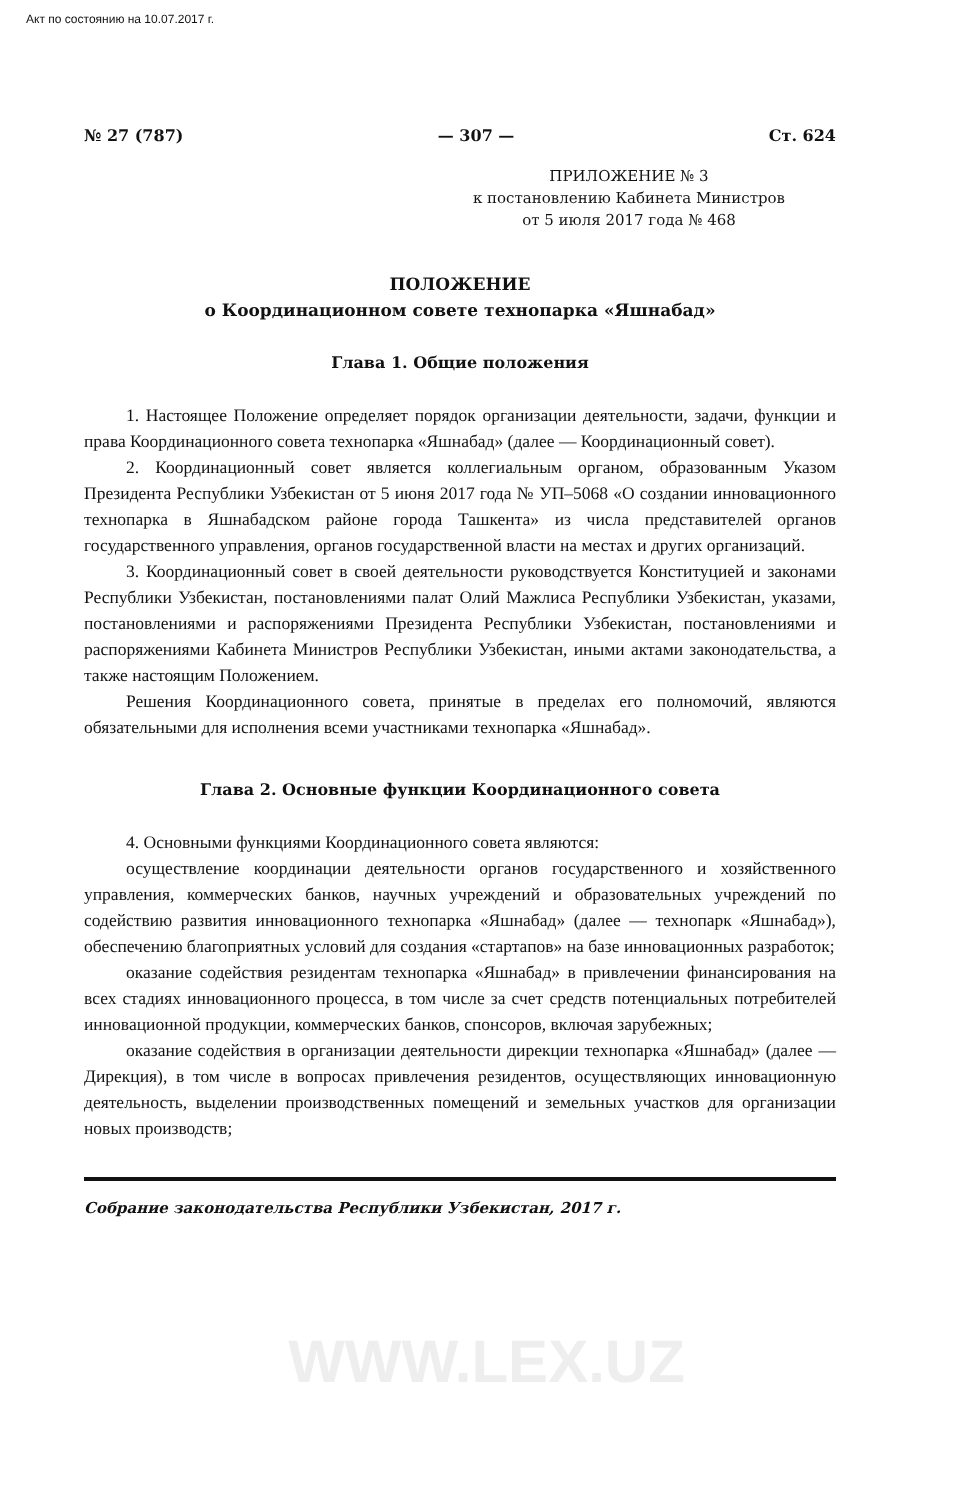Акт по состоянию на 10.07.2017 г.
№ 27 (787) — 307 — Ст. 624
ПРИЛОЖЕНИЕ № 3
к постановлению Кабинета Министров
от 5 июля 2017 года № 468
ПОЛОЖЕНИЕ
о Координационном совете технопарка «Яшнабад»
Глава 1. Общие положения
1. Настоящее Положение определяет порядок организации деятельности, задачи, функции и права Координационного совета технопарка «Яшнабад» (далее — Координационный совет).
2. Координационный совет является коллегиальным органом, образованным Указом Президента Республики Узбекистан от 5 июня 2017 года № УП–5068 «О создании инновационного технопарка в Яшнабадском районе города Ташкента» из числа представителей органов государственного управления, органов государственной власти на местах и других организаций.
3. Координационный совет в своей деятельности руководствуется Конституцией и законами Республики Узбекистан, постановлениями палат Олий Мажлиса Республики Узбекистан, указами, постановлениями и распоряжениями Президента Республики Узбекистан, постановлениями и распоряжениями Кабинета Министров Республики Узбекистан, иными актами законодательства, а также настоящим Положением.
Решения Координационного совета, принятые в пределах его полномочий, являются обязательными для исполнения всеми участниками технопарка «Яшнабад».
Глава 2. Основные функции Координационного совета
4. Основными функциями Координационного совета являются:
осуществление координации деятельности органов государственного и хозяйственного управления, коммерческих банков, научных учреждений и образовательных учреждений по содействию развития инновационного технопарка «Яшнабад» (далее — технопарк «Яшнабад»), обеспечению благоприятных условий для создания «стартапов» на базе инновационных разработок;
оказание содействия резидентам технопарка «Яшнабад» в привлечении финансирования на всех стадиях инновационного процесса, в том числе за счет средств потенциальных потребителей инновационной продукции, коммерческих банков, спонсоров, включая зарубежных;
оказание содействия в организации деятельности дирекции технопарка «Яшнабад» (далее — Дирекция), в том числе в вопросах привлечения резидентов, осуществляющих инновационную деятельность, выделении производственных помещений и земельных участков для организации новых производств;
Собрание законодательства Республики Узбекистан, 2017 г.
WWW.LEX.UZ